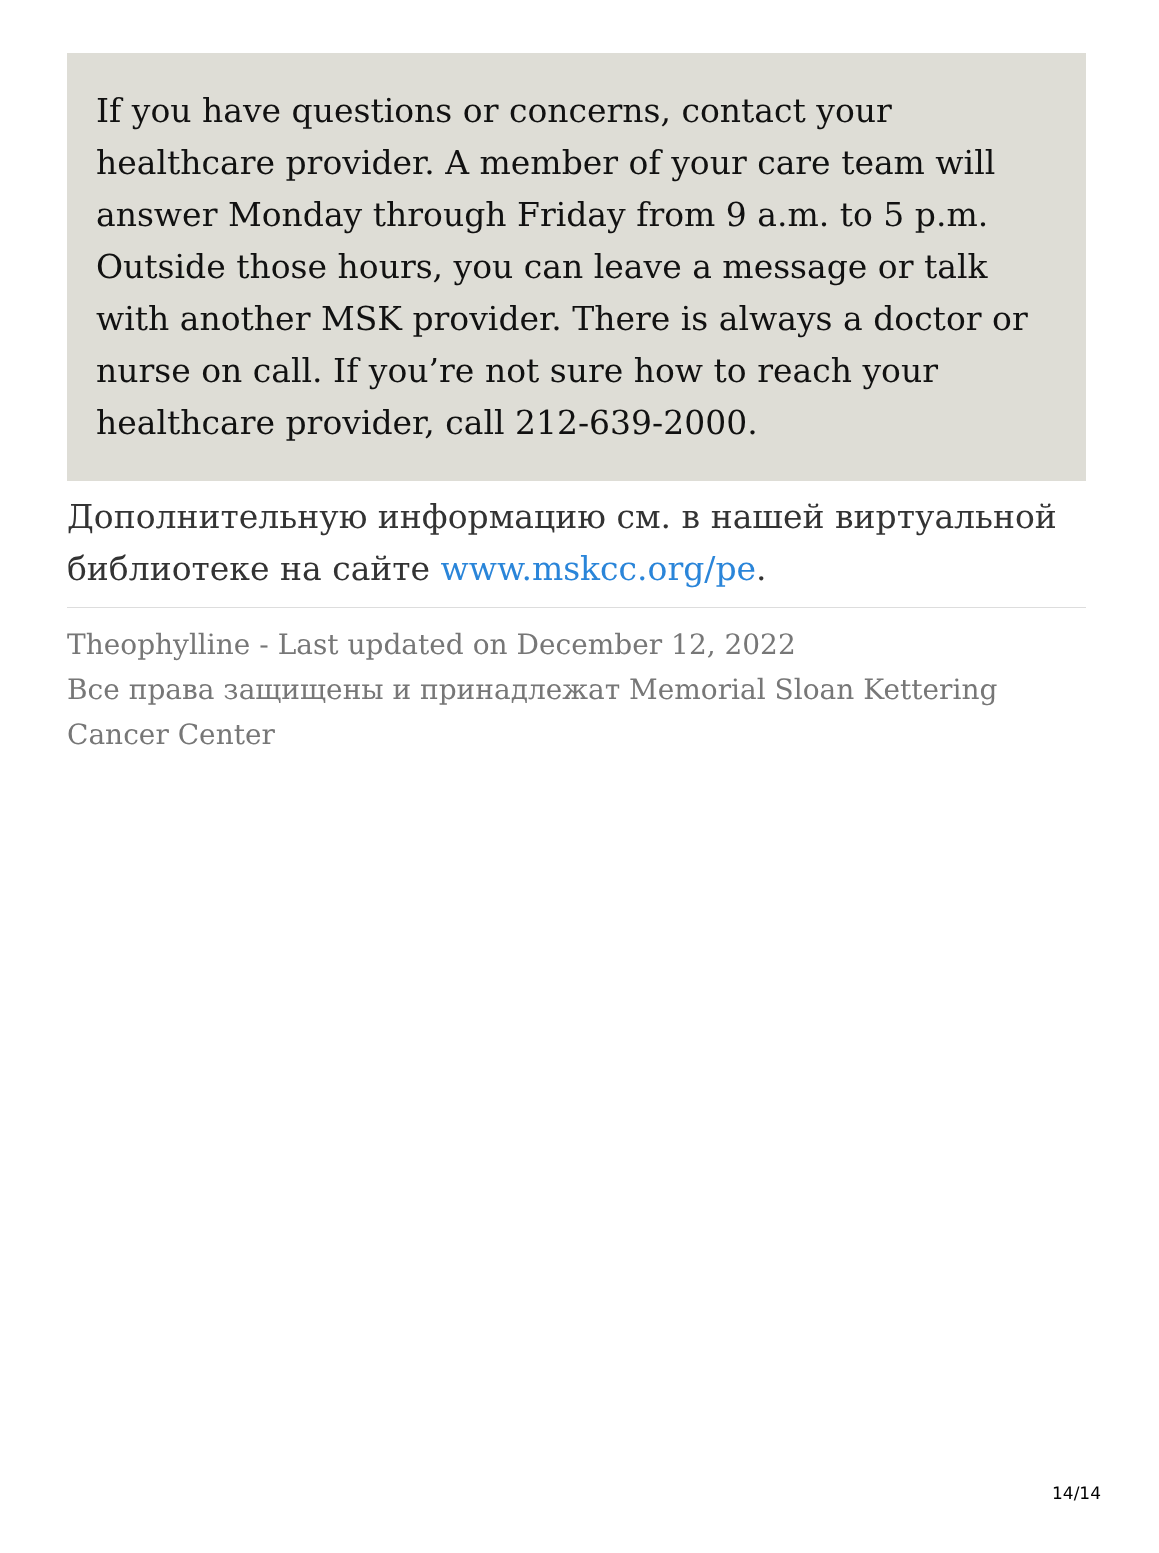If you have questions or concerns, contact your healthcare provider. A member of your care team will answer Monday through Friday from 9 a.m. to 5 p.m. Outside those hours, you can leave a message or talk with another MSK provider. There is always a doctor or nurse on call. If you’re not sure how to reach your healthcare provider, call 212-639-2000.
Дополнительную информацию см. в нашей виртуальной библиотеке на сайте www.mskcc.org/pe.
Theophylline - Last updated on December 12, 2022
Все права защищены и принадлежат Memorial Sloan Kettering Cancer Center
14/14